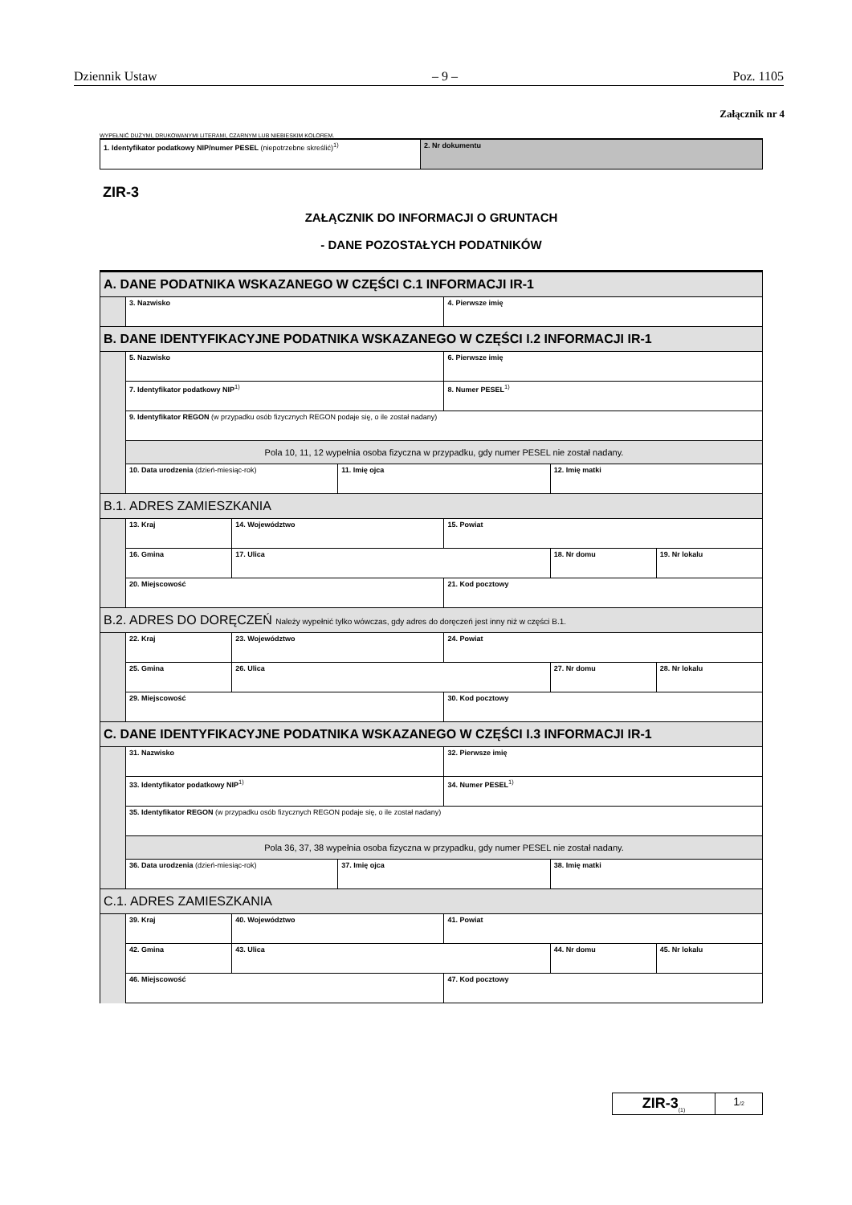Dziennik Ustaw – 9 – Poz. 1105
Załącznik nr 4
WYPEŁNIĆ DUŻYMI, DRUKOWANYMI LITERAMI, CZARNYM LUB NIEBIESKIM KOLOREM.
| 1. Identyfikator podatkowy NIP/numer PESEL (niepotrzebne skreślić)<sup>1)</sup> | 2. Nr dokumentu |
ZIR-3
ZAŁĄCZNIK DO INFORMACJI O GRUNTACH
- DANE POZOSTAŁYCH PODATNIKÓW
| A. DANE PODATNIKA WSKAZANEGO W CZĘŚCI C.1 INFORMACJI IR-1 | | | | | | |
| | 3. Nazwisko | | | 4. Pierwsze imię | | |
| B. DANE IDENTYFIKACYJNE PODATNIKA WSKAZANEGO W CZĘŚCI I.2 INFORMACJI IR-1 | | | | | | |
| | 5. Nazwisko | | | 6. Pierwsze imię | | |
| | 7. Identyfikator podatkowy NIP<sup>1)</sup> | | | 8. Numer PESEL<sup>1)</sup> | | |
| | 9. Identyfikator REGON (w przypadku osób fizycznych REGON podaje się, o ile został nadany) | | | | | |
| | Pola 10, 11, 12 wypełnia osoba fizyczna w przypadku, gdy numer PESEL nie został nadany. | | | | | |
| | 10. Data urodzenia (dzień-miesiąc-rok) | | 11. Imię ojca | | 12. Imię matki | |
| B.1. ADRES ZAMIESZKANIA | | | | | | |
| | 13. Kraj | 14. Województwo | | 15. Powiat | | |
| | 16. Gmina | 17. Ulica | | | 18. Nr domu | 19. Nr lokalu |
| | 20. Miejscowość | | | 21. Kod pocztowy | | |
| B.2. ADRES DO DORĘCZEŃ Należy wypełnić tylko wówczas, gdy adres do doręczeń jest inny niż w części B.1. | | | | | | |
| | 22. Kraj | 23. Województwo | | 24. Powiat | | |
| | 25. Gmina | 26. Ulica | | | 27. Nr domu | 28. Nr lokalu |
| | 29. Miejscowość | | | 30. Kod pocztowy | | |
| C. DANE IDENTYFIKACYJNE PODATNIKA WSKAZANEGO W CZĘŚCI I.3 INFORMACJI IR-1 | | | | | | |
| | 31. Nazwisko | | | 32. Pierwsze imię | | |
| | 33. Identyfikator podatkowy NIP<sup>1)</sup> | | | 34. Numer PESEL<sup>1)</sup> | | |
| | 35. Identyfikator REGON (w przypadku osób fizycznych REGON podaje się, o ile został nadany) | | | | | |
| | Pola 36, 37, 38 wypełnia osoba fizyczna w przypadku, gdy numer PESEL nie został nadany. | | | | | |
| | 36. Data urodzenia (dzień-miesiąc-rok) | | 37. Imię ojca | | 38. Imię matki | |
| C.1. ADRES ZAMIESZKANIA | | | | | | |
| | 39. Kraj | 40. Województwo | | 41. Powiat | | |
| | 42. Gmina | 43. Ulica | | | 44. Nr domu | 45. Nr lokalu |
| | 46. Miejscowość | | | 47. Kod pocztowy | | |
| ZIR-3<sub>(1)</sub> | 1 /2 |